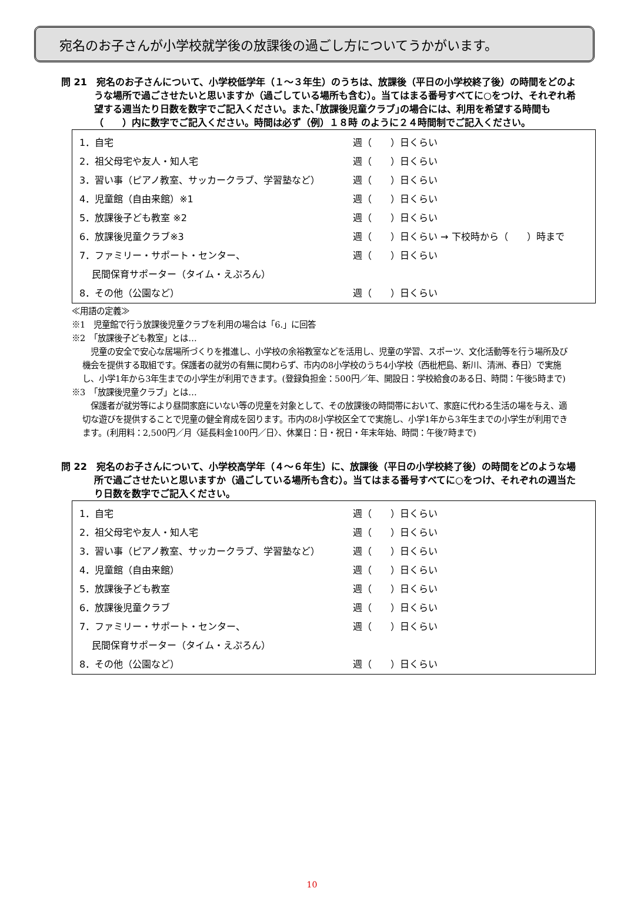宛名のお子さんが小学校就学後の放課後の過ごし方についてうかがいます。
問 21　宛名のお子さんについて、小学校低学年（１～３年生）のうちは、放課後（平日の小学校終了後）の時間をどのような場所で過ごさせたいと思いますか（過ごしている場所も含む）。当てはまる番号すべてに○をつけ、それぞれ希望する週当たり日数を数字でご記入ください。また､｢放課後児童クラブ｣の場合には、利用を希望する時間も（　　）内に数字でご記入ください。時間は必ず（例）１８時 のように２４時間制でご記入ください。
1．自宅 週（　　）日くらい
2．祖父母宅や友人・知人宅 週（　　）日くらい
3．習い事（ピアノ教室、サッカークラブ、学習塾など） 週（　　）日くらい
4．児童館（自由来館）※1 週（　　）日くらい
5．放課後子ども教室 ※2 週（　　）日くらい
6．放課後児童クラブ※3 週（　　）日くらい → 下校時から（　　）時まで
7．ファミリー・サポート・センター、 週（　　）日くらい
　 民間保育サポーター（タイム・えぷろん）
8．その他（公園など） 週（　　）日くらい
≪用語の定義≫
※1　児童館で行う放課後児童クラブを利用の場合は「6.」に回答
※2　「放課後子ども教室」とは…
児童の安全で安心な居場所づくりを推進し、小学校の余裕教室などを活用し、児童の学習、スポーツ、文化活動等を行う場所及び機会を提供する取組です。保護者の就労の有無に関わらず、市内の8小学校のうち4小学校（西枇杷島、新川、清洲、春日）で実施し、小学1年から3年生までの小学生が利用できます。(登録負担金：500円／年、開設日：学校給食のある日、時間：午後5時まで)
※3　「放課後児童クラブ」とは…
保護者が就労等により昼間家庭にいない等の児童を対象として、その放課後の時間帯において、家庭に代わる生活の場を与え、適切な遊びを提供することで児童の健全育成を図ります。市内の8小学校区全てで実施し、小学1年から3年生までの小学生が利用できます。(利用料：2,500円／月〈延長料金100円／日〉、休業日：日・祝日・年末年始、時間：午後7時まで)
問 22　宛名のお子さんについて、小学校高学年（４～６年生）に、放課後（平日の小学校終了後）の時間をどのような場所で過ごさせたいと思いますか（過ごしている場所も含む）。当てはまる番号すべてに○をつけ、それぞれの週当たり日数を数字でご記入ください。
1．自宅 週（　　）日くらい
2．祖父母宅や友人・知人宅 週（　　）日くらい
3．習い事（ピアノ教室、サッカークラブ、学習塾など） 週（　　）日くらい
4．児童館（自由来館） 週（　　）日くらい
5．放課後子ども教室 週（　　）日くらい
6．放課後児童クラブ 週（　　）日くらい
7．ファミリー・サポート・センター、 週（　　）日くらい
　 民間保育サポーター（タイム・えぷろん）
8．その他（公園など） 週（　　）日くらい
10